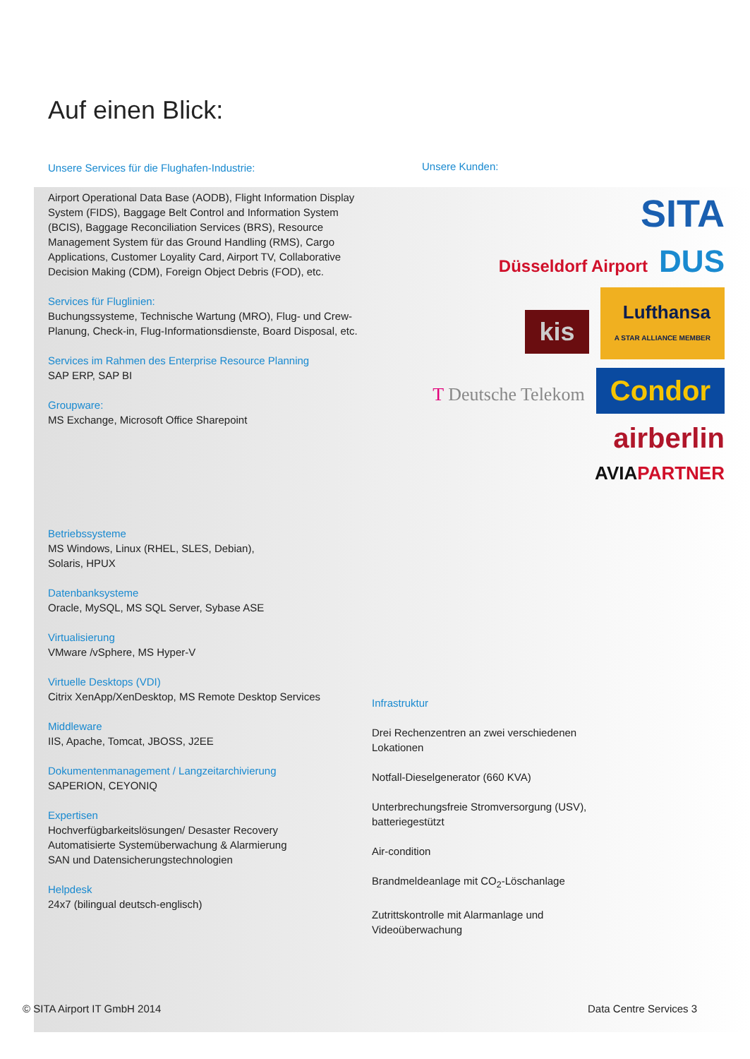Auf einen Blick:
Unsere Services für die Flughafen-Industrie:
Airport Operational Data Base (AODB), Flight Information Display System (FIDS), Baggage Belt Control and Information System (BCIS), Baggage Reconciliation Services (BRS), Resource Management System für das Ground Handling (RMS), Cargo Applications, Customer Loyality Card, Airport TV, Collaborative Decision Making (CDM), Foreign Object Debris (FOD), etc.
Services für Fluglinien:
Buchungssysteme, Technische Wartung (MRO), Flug- und Crew-Planung, Check-in, Flug-Informationsdienste, Board Disposal, etc.
Services im Rahmen des Enterprise Resource Planning
SAP ERP, SAP BI
Groupware:
MS Exchange, Microsoft Office Sharepoint
Betriebssysteme
MS Windows, Linux (RHEL, SLES, Debian),
Solaris, HPUX
Datenbanksysteme
Oracle, MySQL, MS SQL Server, Sybase ASE
Virtualisierung
VMware /vSphere, MS Hyper-V
Virtuelle Desktops (VDI)
Citrix XenApp/XenDesktop, MS Remote Desktop Services
Middleware
IIS, Apache, Tomcat, JBOSS, J2EE
Dokumentenmanagement / Langzeitarchivierung
SAPERION, CEYONIQ
Expertisen
Hochverfügbarkeitslösungen/ Desaster Recovery
Automatisierte Systemüberwachung & Alarmierung
SAN und Datensicherungstechnologien
Helpdesk
24x7 (bilingual deutsch-englisch)
Unsere Kunden:
SITA
Düsseldorf Airport DUS
kis Lufthansa
A STAR ALLIANCE MEMBER
T Deutsche Telekom Condor
airberlin
AVIAPARTNER
Infrastruktur
Drei Rechenzentren an zwei verschiedenen Lokationen
Notfall-Dieselgenerator (660 KVA)
Unterbrechungsfreie Stromversorgung (USV), batteriegestützt
Air-condition
Brandmeldeanlage mit CO<sub>2</sub>-Löschanlage
Zutrittskontrolle mit Alarmanlage und Videoüberwachung
© SITA Airport IT GmbH 2014 Data Centre Services 3